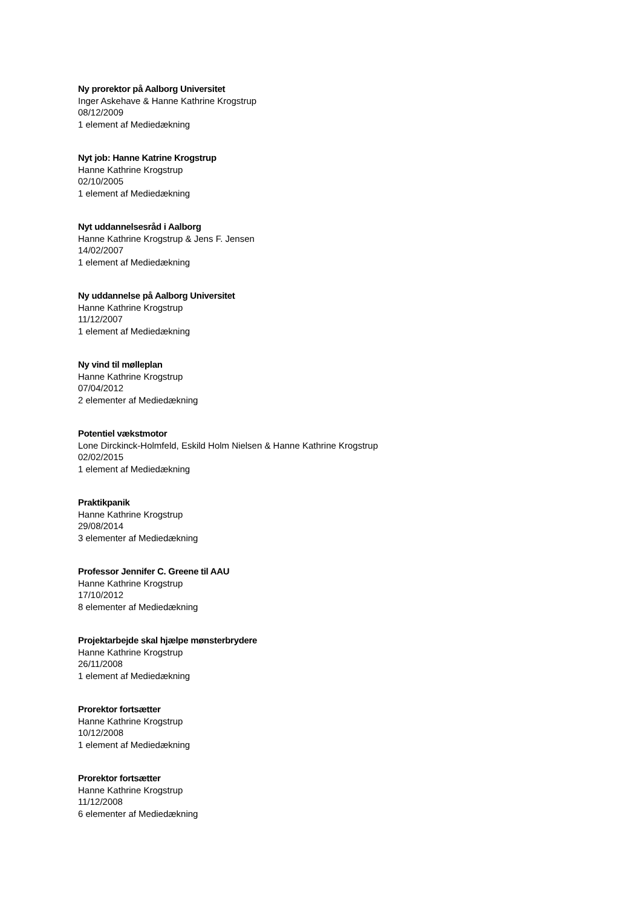Ny prorektor på Aalborg Universitet
Inger Askehave & Hanne Kathrine Krogstrup
08/12/2009
1 element af Mediedækning
Nyt job: Hanne Katrine Krogstrup
Hanne Kathrine Krogstrup
02/10/2005
1 element af Mediedækning
Nyt uddannelsesråd i Aalborg
Hanne Kathrine Krogstrup & Jens F. Jensen
14/02/2007
1 element af Mediedækning
Ny uddannelse på Aalborg Universitet
Hanne Kathrine Krogstrup
11/12/2007
1 element af Mediedækning
Ny vind til mølleplan
Hanne Kathrine Krogstrup
07/04/2012
2 elementer af Mediedækning
Potentiel vækstmotor
Lone Dirckinck-Holmfeld, Eskild Holm Nielsen & Hanne Kathrine Krogstrup
02/02/2015
1 element af Mediedækning
Praktikpanik
Hanne Kathrine Krogstrup
29/08/2014
3 elementer af Mediedækning
Professor Jennifer C. Greene til AAU
Hanne Kathrine Krogstrup
17/10/2012
8 elementer af Mediedækning
Projektarbejde skal hjælpe mønsterbrydere
Hanne Kathrine Krogstrup
26/11/2008
1 element af Mediedækning
Prorektor fortsætter
Hanne Kathrine Krogstrup
10/12/2008
1 element af Mediedækning
Prorektor fortsætter
Hanne Kathrine Krogstrup
11/12/2008
6 elementer af Mediedækning